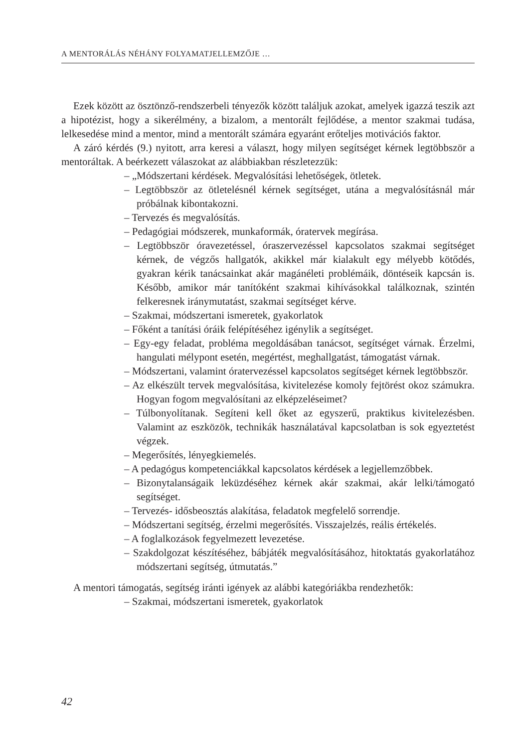A MENTORÁLÁS NÉHÁNY FOLYAMATJELLEMZŐJE …
Ezek között az ösztönző-rendszerbeli tényezők között találjuk azokat, amelyek igazzá teszik azt a hipotézist, hogy a sikerélmény, a bizalom, a mentorált fejlődése, a mentor szakmai tudása, lelkesedése mind a mentor, mind a mentorált számára egyaránt erőteljes motivációs faktor.
A záró kérdés (9.) nyitott, arra keresi a választ, hogy milyen segítséget kérnek legtöbbször a mentoráltak. A beérkezett válaszokat az alábbiakban részletezzük:
– „Módszertani kérdések. Megvalósítási lehetőségek, ötletek.
– Legtöbbször az ötletelésnél kérnek segítséget, utána a megvalósításnál már próbálnak kibontakozni.
– Tervezés és megvalósítás.
– Pedagógiai módszerek, munkaformák, óratervek megírása.
– Legtöbbször óravezetéssel, óraszervezéssel kapcsolatos szakmai segítséget kérnek, de végzős hallgatók, akikkel már kialakult egy mélyebb kötődés, gyakran kérik tanácsainkat akár magánéleti problémáik, döntéseik kapcsán is. Később, amikor már tanítóként szakmai kihívásokkal találkoznak, szintén felkeresnek iránymutatást, szakmai segítséget kérve.
– Szakmai, módszertani ismeretek, gyakorlatok
– Főként a tanítási óráik felépítéséhez igénylik a segítséget.
– Egy-egy feladat, probléma megoldásában tanácsot, segítséget várnak. Érzelmi, hangulati mélypont esetén, megértést, meghallgatást, támogatást várnak.
– Módszertani, valamint óratervezéssel kapcsolatos segítséget kérnek legtöbbször.
– Az elkészült tervek megvalósítása, kivitelezése komoly fejtörést okoz számukra. Hogyan fogom megvalósítani az elképzeléseimet?
– Túlbonyolítanak. Segíteni kell őket az egyszerű, praktikus kivitelezésben. Valamint az eszközök, technikák használatával kapcsolatban is sok egyeztetést végzek.
– Megerősítés, lényegkiemelés.
– A pedagógus kompetenciákkal kapcsolatos kérdések a legjellemzőbbek.
– Bizonytalanságaik leküzdéséhez kérnek akár szakmai, akár lelki/támogató segítséget.
– Tervezés- idősbeosztás alakítása, feladatok megfelelő sorrendje.
– Módszertani segítség, érzelmi megerősítés. Visszajelzés, reális értékelés.
– A foglalkozások fegyelmezett levezetése.
– Szakdolgozat készítéséhez, bábjáték megvalósításához, hitoktatás gyakorlatához módszertani segítség, útmutatás.”
A mentori támogatás, segítség iránti igények az alábbi kategóriákba rendezhetők:
– Szakmai, módszertani ismeretek, gyakorlatok
42